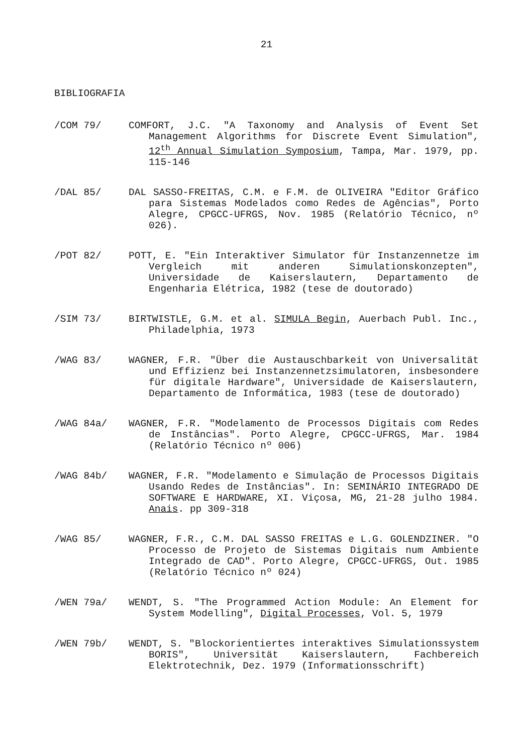21
BIBLIOGRAFIA
/COM 79/ COMFORT, J.C. "A Taxonomy and Analysis of Event Set Management Algorithms for Discrete Event Simulation", 12<sup>th</sup> Annual Simulation Symposium, Tampa, Mar. 1979, pp. 115-146
/DAL 85/ DAL SASSO-FREITAS, C.M. e F.M. de OLIVEIRA "Editor Gráfico para Sistemas Modelados como Redes de Agências", Porto Alegre, CPGCC-UFRGS, Nov. 1985 (Relatório Técnico, nº 026).
/POT 82/ POTT, E. "Ein Interaktiver Simulator für Instanzennetze im Vergleich mit anderen Simulationskonzepten", Universidade de Kaiserslautern, Departamento de Engenharia Elétrica, 1982 (tese de doutorado)
/SIM 73/ BIRTWISTLE, G.M. et al. SIMULA Begin, Auerbach Publ. Inc., Philadelphia, 1973
/WAG 83/ WAGNER, F.R. "Über die Austauschbarkeit von Universalität und Effizienz bei Instanzennetzsimulatoren, insbesondere für digitale Hardware", Universidade de Kaiserslautern, Departamento de Informática, 1983 (tese de doutorado)
/WAG 84a/ WAGNER, F.R. "Modelamento de Processos Digitais com Redes de Instâncias". Porto Alegre, CPGCC-UFRGS, Mar. 1984 (Relatório Técnico nº 006)
/WAG 84b/ WAGNER, F.R. "Modelamento e Simulação de Processos Digitais Usando Redes de Instâncias". In: SEMINÁRIO INTEGRADO DE SOFTWARE E HARDWARE, XI. Viçosa, MG, 21-28 julho 1984. Anais. pp 309-318
/WAG 85/ WAGNER, F.R., C.M. DAL SASSO FREITAS e L.G. GOLENDZINER. "O Processo de Projeto de Sistemas Digitais num Ambiente Integrado de CAD". Porto Alegre, CPGCC-UFRGS, Out. 1985 (Relatório Técnico nº 024)
/WEN 79a/ WENDT, S. "The Programmed Action Module: An Element for System Modelling", Digital Processes, Vol. 5, 1979
/WEN 79b/ WENDT, S. "Blockorientiertes interaktives Simulationssystem BORIS", Universität Kaiserslautern, Fachbereich Elektrotechnik, Dez. 1979 (Informationsschrift)